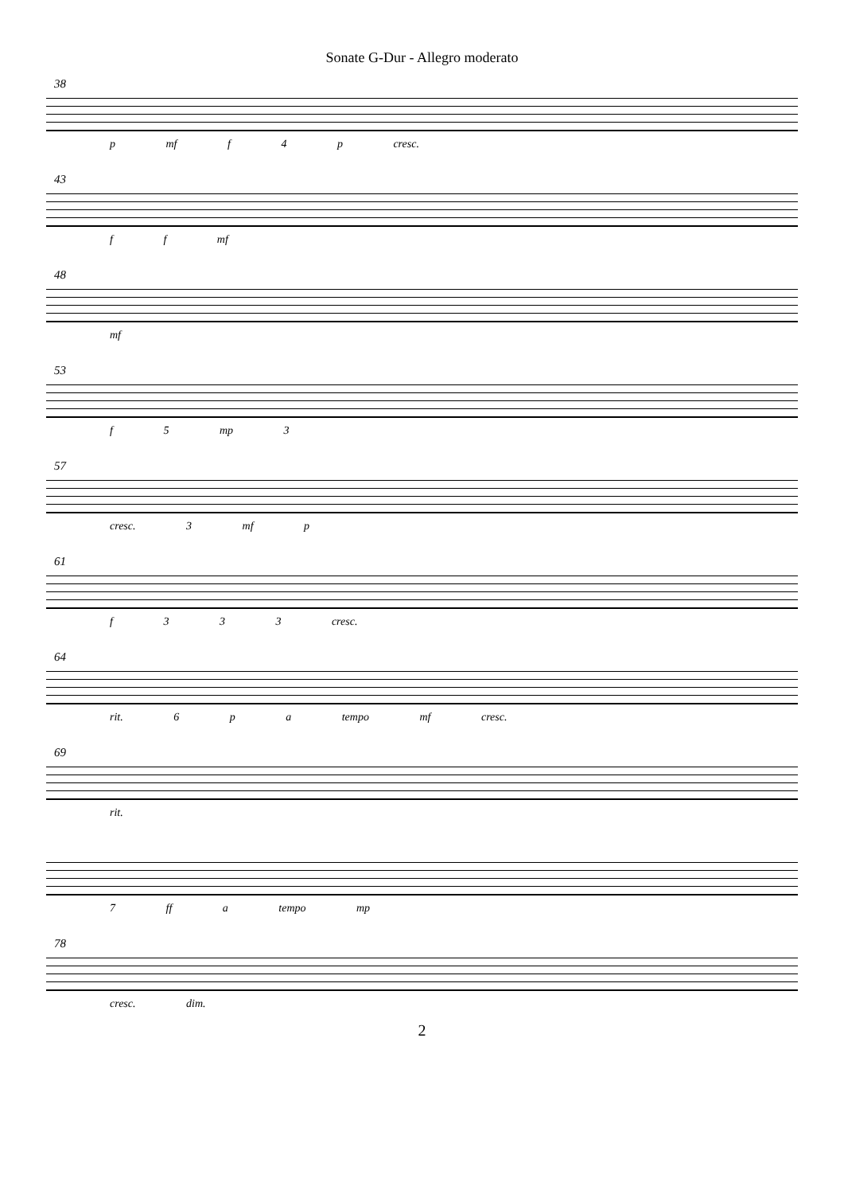Sonate G-Dur - Allegro moderato
38
p mf f 4 p cresc.
43
f f mf
48
mf
53
f 5 mp 3
57
cresc. 3 mf p
61
f 3 3 3 cresc.
64
rit. 6 p a tempo mf cresc.
69
rit.
7 ff a tempo mp
78
cresc. dim.
2